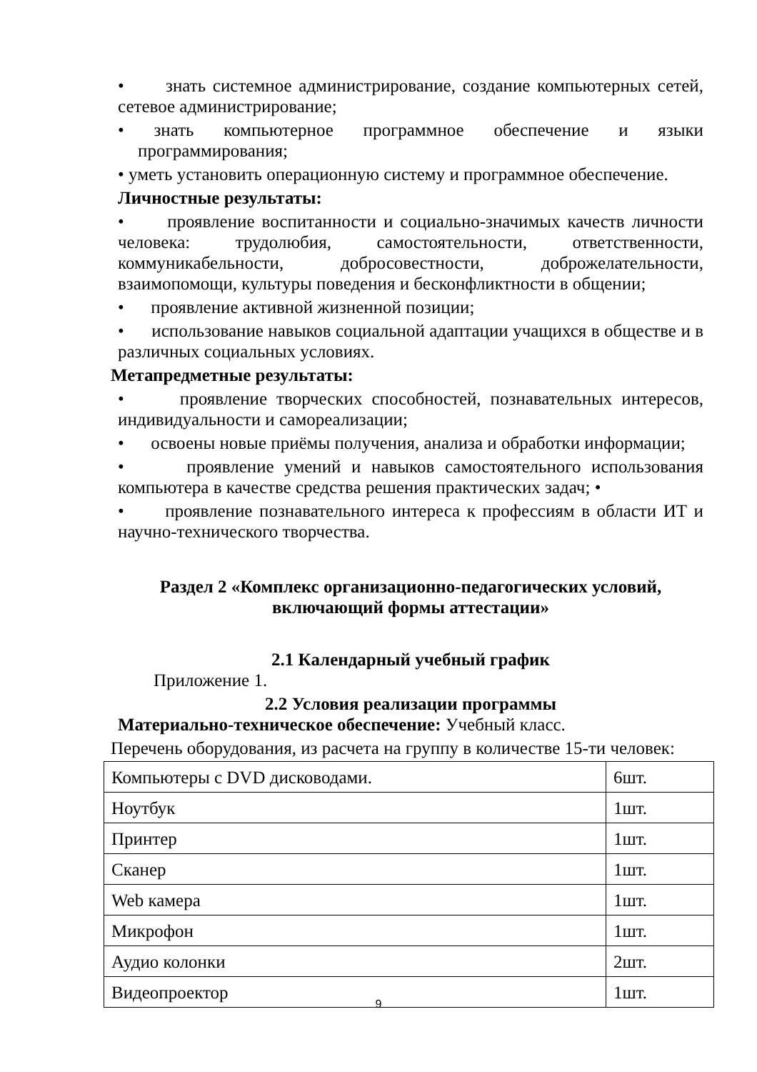• знать системное администрирование, создание компьютерных сетей, сетевое администрирование;
• знать компьютерное программное обеспечение и языки программирования;
• уметь установить операционную систему и программное обеспечение.
Личностные результаты:
• проявление воспитанности и социально-значимых качеств личности человека: трудолюбия, самостоятельности, ответственности, коммуникабельности, добросовестности, доброжелательности, взаимопомощи, культуры поведения и бесконфликтности в общении;
• проявление активной жизненной позиции;
• использование навыков социальной адаптации учащихся в обществе и в различных социальных условиях.
Метапредметные результаты:
• проявление творческих способностей, познавательных интересов, индивидуальности и самореализации;
• освоены новые приёмы получения, анализа и обработки информации;
• проявление умений и навыков самостоятельного использования компьютера в качестве средства решения практических задач; •
• проявление познавательного интереса к профессиям в области ИТ и научно-технического творчества.
Раздел 2 «Комплекс организационно-педагогических условий, включающий формы аттестации»
2.1 Календарный учебный график
Приложение 1.
2.2 Условия реализации программы
Материально-техническое обеспечение: Учебный класс.
Перечень оборудования, из расчета на группу в количестве 15-ти человек:
| Компьютеры с DVD дисководами. | 6шт. |
| Ноутбук | 1шт. |
| Принтер | 1шт. |
| Сканер | 1шт. |
| Web камера | 1шт. |
| Микрофон | 1шт. |
| Аудио колонки | 2шт. |
| Видеопроектор | 1шт. |
9